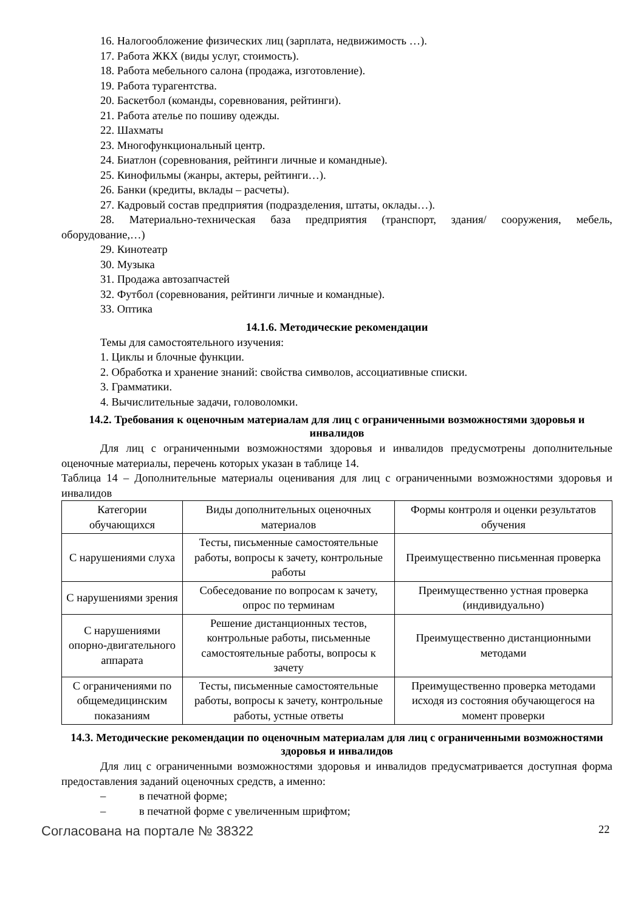16. Налогообложение физических лиц (зарплата, недвижимость …).
17. Работа ЖКХ (виды услуг, стоимость).
18. Работа мебельного салона (продажа, изготовление).
19. Работа турагентства.
20. Баскетбол (команды, соревнования, рейтинги).
21. Работа ателье по пошиву одежды.
22. Шахматы
23. Многофункциональный центр.
24. Биатлон (соревнования, рейтинги личные и командные).
25. Кинофильмы (жанры, актеры, рейтинги…).
26. Банки (кредиты, вклады – расчеты).
27. Кадровый состав предприятия (подразделения, штаты, оклады…).
28. Материально-техническая база предприятия (транспорт, здания/ сооружения, мебель, оборудование,…)
29. Кинотеатр
30. Музыка
31. Продажа автозапчастей
32. Футбол (соревнования, рейтинги личные и командные).
33. Оптика
14.1.6. Методические рекомендации
Темы для самостоятельного изучения:
1. Циклы и блочные функции.
2. Обработка и хранение знаний: свойства символов, ассоциативные списки.
3. Грамматики.
4. Вычислительные задачи, головоломки.
14.2. Требования к оценочным материалам для лиц с ограниченными возможностями здоровья и инвалидов
Для лиц с ограниченными возможностями здоровья и инвалидов предусмотрены дополнительные оценочные материалы, перечень которых указан в таблице 14.
Таблица 14 – Дополнительные материалы оценивания для лиц с ограниченными возможностями здоровья и инвалидов
| Категории обучающихся | Виды дополнительных оценочных материалов | Формы контроля и оценки результатов обучения |
| С нарушениями слуха | Тесты, письменные самостоятельные работы, вопросы к зачету, контрольные работы | Преимущественно письменная проверка |
| С нарушениями зрения | Собеседование по вопросам к зачету, опрос по терминам | Преимущественно устная проверка (индивидуально) |
| С нарушениями опорно-двигательного аппарата | Решение дистанционных тестов, контрольные работы, письменные самостоятельные работы, вопросы к зачету | Преимущественно дистанционными методами |
| С ограничениями по общемедицинским показаниям | Тесты, письменные самостоятельные работы, вопросы к зачету, контрольные работы, устные ответы | Преимущественно проверка методами исходя из состояния обучающегося на момент проверки |
14.3. Методические рекомендации по оценочным материалам для лиц с ограниченными возможностями здоровья и инвалидов
Для лиц с ограниченными возможностями здоровья и инвалидов предусматривается доступная форма предоставления заданий оценочных средств, а именно:
– в печатной форме;
– в печатной форме с увеличенным шрифтом;
Согласована на портале № 38322 22